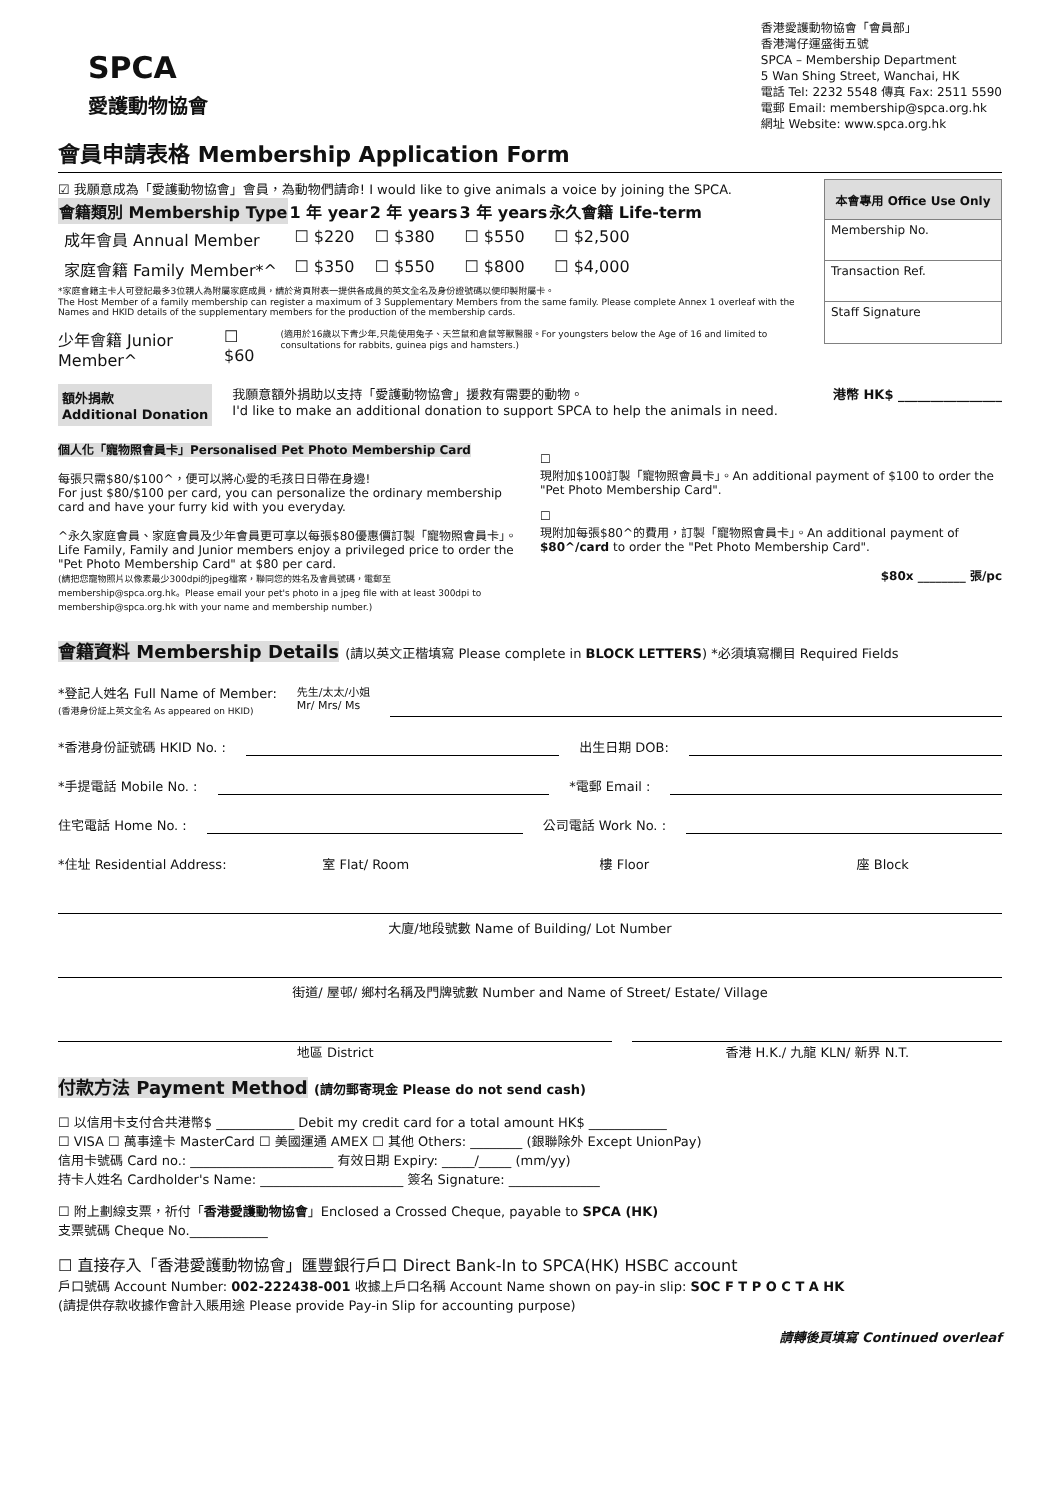SPCA
愛護動物協會
香港愛護動物協會「會員部」
香港灣仔運盛街五號
SPCA – Membership Department
5 Wan Shing Street, Wanchai, HK
電話 Tel: 2232 5548 傳真 Fax: 2511 5590
電郵 Email: membership@spca.org.hk
網址 Website: www.spca.org.hk
會員申請表格 Membership Application Form
☑ 我願意成為「愛護動物協會」會員，為動物們請命! I would like to give animals a voice by joining the SPCA.
| 會籍類別 Membership Type | 1 年 year | 2 年 years | 3 年 years | 永久會籍 Life-term |
| --- | --- | --- | --- | --- |
| 成年會員 Annual Member | ☐ $220 | ☐ $380 | ☐ $550 | ☐ $2,500 |
| 家庭會籍 Family Member*^ | ☐ $350 | ☐ $550 | ☐ $800 | ☐ $4,000 |
*家庭會籍主卡人可登記最多3位親人為附屬家庭成員，請於背頁附表一提供各成員的英文全名及身份證號碼以便印製附屬卡。
The Host Member of a family membership can register a maximum of 3 Supplementary Members from the same family. Please complete Annex 1 overleaf with the Names and HKID details of the supplementary members for the production of the membership cards.
少年會籍 Junior Member^ ☐ $60 (適用於16歲以下青少年,只能使用兔子、天竺鼠和倉鼠等獸醫服。For youngsters below the Age of 16 and limited to consultations for rabbits, guinea pigs and hamsters.)
| 本會專用 Office Use Only |
| --- |
| Membership No. |
| Transaction Ref. |
| Staff Signature |
額外捐款
Additional Donation
我願意額外捐助以支持「愛護動物協會」援救有需要的動物。
I'd like to make an additional donation to support SPCA to help the animals in need.
港幣 HK$ ________________
個人化「寵物照會員卡」Personalised Pet Photo Membership Card
每張只需$80/$100^，便可以將心愛的毛孩日日帶在身邊!
For just $80/$100 per card, you can personalize the ordinary membership card and have your furry kid with you everyday.
^永久家庭會員、家庭會員及少年會員更可享以每張$80優惠價訂製「寵物照會員卡」。Life Family, Family and Junior members enjoy a privileged price to order the "Pet Photo Membership Card" at $80 per card.
(請把您寵物照片以像素最少300dpi的jpeg檔案，聯同您的姓名及會員號碼，電郵至 membership@spca.org.hk。Please email your pet's photo in a jpeg file with at least 300dpi to membership@spca.org.hk with your name and membership number.)
☐
現附加$100訂製「寵物照會員卡」。An additional payment of $100 to order the "Pet Photo Membership Card".
☐
現附加每張$80^的費用，訂製「寵物照會員卡」。An additional payment of $80^/card to order the "Pet Photo Membership Card".
$80x ________ 張/pc
會籍資料 Membership Details (請以英文正楷填寫 Please complete in BLOCK LETTERS) *必須填寫欄目 Required Fields
*登記人姓名 Full Name of Member:
(香港身份証上英文全名 As appeared on HKID) 先生/太太/小姐
Mr/ Mrs/ Ms
*香港身份証號碼 HKID No. : 出生日期 DOB:
*手提電話 Mobile No. : *電郵 Email :
住宅電話 Home No. : 公司電話 Work No. :
*住址 Residential Address: 室 Flat/ Room 樓 Floor 座 Block
大廈/地段號數 Name of Building/ Lot Number
街道/ 屋邨/ 鄉村名稱及門牌號數 Number and Name of Street/ Estate/ Village
地區 District 香港 H.K./ 九龍 KLN/ 新界 N.T.
付款方法 Payment Method (請勿郵寄現金 Please do not send cash)
☐ 以信用卡支付合共港幣$ ____________ Debit my credit card for a total amount HK$ ____________
☐ VISA ☐ 萬事達卡 MasterCard ☐ 美國運通 AMEX ☐ 其他 Others: ________ (銀聯除外 Except UnionPay)
信用卡號碼 Card no.: ______________________ 有效日期 Expiry: _____/_____ (mm/yy)
持卡人姓名 Cardholder's Name: ______________________ 簽名 Signature: ______________
☐ 附上劃線支票，祈付「香港愛護動物協會」Enclosed a Crossed Cheque, payable to SPCA (HK)
支票號碼 Cheque No.____________
☐ 直接存入「香港愛護動物協會」匯豐銀行戶口 Direct Bank-In to SPCA(HK) HSBC account
戶口號碼 Account Number: 002-222438-001 收據上戶口名稱 Account Name shown on pay-in slip: SOC F T P O C T A HK
(請提供存款收據作會計入賬用途 Please provide Pay-in Slip for accounting purpose)
請轉後頁填寫 Continued overleaf